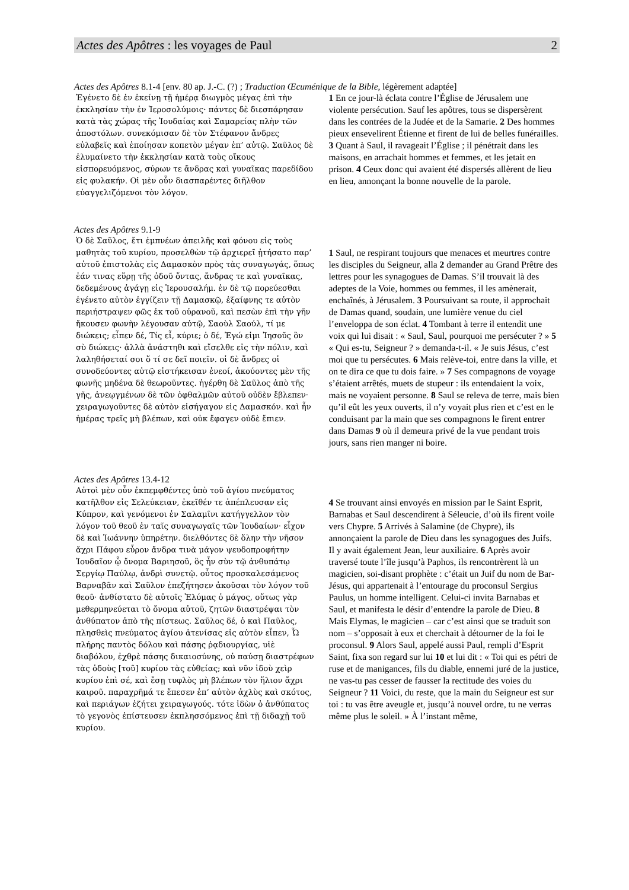Actes des Apôtres : les voyages de Paul 2
Actes des Apôtres 8.1-4 [env. 80 ap. J.-C. (?) ; Traduction Œcuménique de la Bible, légèrement adaptée]
Ἐγένετο δὲ ἐν ἐκείνῃ τῇ ἡμέρᾳ διωγμὸς μέγας ἐπὶ τὴν ἐκκλησίαν τὴν ἐν Ἱεροσολύμοις· πάντες δὲ διεσπάρησαν κατὰ τὰς χώρας τῆς Ἰουδαίας καὶ Σαμαρείας πλὴν τῶν ἀποστόλων. συνεκόμισαν δὲ τὸν Στέφανον ἄνδρες εὐλαβεῖς καὶ ἐποίησαν κοπετὸν μέγαν ἐπ’ αὐτῷ. Σαῦλος δὲ ἐλυμαίνετο τὴν ἐκκλησίαν κατὰ τοὺς οἴκους εἰσπορευόμενος, σύρων τε ἄνδρας καὶ γυναῖκας παρεδίδου εἰς φυλακήν. Οἱ μὲν οὖν διασπαρέντες διῆλθον εὐαγγελιζόμενοι τὸν λόγον.
1 En ce jour-là éclata contre l’Église de Jérusalem une violente persécution. Sauf les apôtres, tous se dispersèrent dans les contrées de la Judée et de la Samarie. 2 Des hommes pieux ensevelirent Étienne et firent de lui de belles funérailles. 3 Quant à Saul, il ravageait l’Église ; il pénétrait dans les maisons, en arrachait hommes et femmes, et les jetait en prison. 4 Ceux donc qui avaient été dispersés allèrent de lieu en lieu, annonçant la bonne nouvelle de la parole.
Actes des Apôtres 9.1-9
Ὁ δὲ Σαῦλος, ἔτι ἐμπνέων ἀπειλῆς καὶ φόνου εἰς τοὺς μαθητὰς τοῦ κυρίου, προσελθὼν τῷ ἀρχιερεῖ ᾐτήσατο παρ’ αὐτοῦ ἐπιστολὰς εἰς Δαμασκὸν πρὸς τὰς συναγωγάς, ὅπως ἐάν τινας εὕρῃ τῆς ὁδοῦ ὄντας, ἄνδρας τε καὶ γυναῖκας, δεδεμένους ἀγάγῃ εἰς Ἰερουσαλήμ. ἐν δὲ τῷ πορεύεσθαι ἐγένετο αὐτὸν ἐγγίζειν τῇ Δαμασκῷ, ἐξαίφνης τε αὐτὸν περιήστραψεν φῶς ἐκ τοῦ οὐρανοῦ, καὶ πεσὼν ἐπὶ τὴν γῆν ἤκουσεν φωνὴν λέγουσαν αὐτῷ, Σαοὺλ Σαούλ, τί με διώκεις; εἶπεν δέ, Τίς εἶ, κύριε; ὁ δέ, Ἐγώ εἰμι Ἰησοῦς ὃν σὺ διώκεις· ἀλλὰ ἀνάστηθι καὶ εἴσελθε εἰς τὴν πόλιν, καὶ λαληθήσεταί σοι ὅ τί σε δεῖ ποιεῖν. οἱ δὲ ἄνδρες οἱ συνοδεύοντες αὐτῷ εἱστήκεισαν ἐνεοί, ἀκούοντες μὲν τῆς φωνῆς μηδένα δὲ θεωροῦντες. ἠγέρθη δὲ Σαῦλος ἀπὸ τῆς γῆς, ἀνεῳγμένων δὲ τῶν ὀφθαλμῶν αὐτοῦ οὐδὲν ἔβλεπεν· χειραγωγοῦντες δὲ αὐτὸν εἰσήγαγον εἰς Δαμασκόν. καὶ ἦν ἡμέρας τρεῖς μὴ βλέπων, καὶ οὐκ ἔφαγεν οὐδὲ ἔπιεν.
1 Saul, ne respirant toujours que menaces et meurtres contre les disciples du Seigneur, alla 2 demander au Grand Prêtre des lettres pour les synagogues de Damas. S’il trouvait là des adeptes de la Voie, hommes ou femmes, il les amènerait, enchaînés, à Jérusalem. 3 Poursuivant sa route, il approchait de Damas quand, soudain, une lumière venue du ciel l’enveloppa de son éclat. 4 Tombant à terre il entendit une voix qui lui disait : « Saul, Saul, pourquoi me persécuter ? » 5 « Qui es-tu, Seigneur ? » demanda-t-il. « Je suis Jésus, c’est moi que tu persécutes. 6 Mais relève-toi, entre dans la ville, et on te dira ce que tu dois faire. » 7 Ses compagnons de voyage s’étaient arrêtés, muets de stupeur : ils entendaient la voix, mais ne voyaient personne. 8 Saul se releva de terre, mais bien qu’il eût les yeux ouverts, il n’y voyait plus rien et c’est en le conduisant par la main que ses compagnons le firent entrer dans Damas 9 où il demeura privé de la vue pendant trois jours, sans rien manger ni boire.
Actes des Apôtres 13.4-12
Αὐτοὶ μὲν οὖν ἐκπεμφθέντες ὑπὸ τοῦ ἁγίου πνεύματος κατῆλθον εἰς Σελεύκειαν, ἐκεῖθέν τε ἀπέπλευσαν εἰς Κύπρον, καὶ γενόμενοι ἐν Σαλαμῖνι κατήγγελλον τὸν λόγον τοῦ θεοῦ ἐν ταῖς συναγωγαῖς τῶν Ἰουδαίων· εἶχον δὲ καὶ Ἰωάννην ὑπηρέτην. διελθόντες δὲ ὅλην τὴν νῆσον ἄχρι Πάφου εὗρον ἄνδρα τινὰ μάγον ψευδοπροφήτην Ἰουδαῖον ᾧ ὄνομα Βαριησοῦ, ὃς ἦν σὺν τῷ ἀνθυπάτῳ Σεργίῳ Παύλῳ, ἀνδρὶ συνετῷ. οὗτος προσκαλεσάμενος Βαρναβᾶν καὶ Σαῦλον ἐπεζήτησεν ἀκοῦσαι τὸν λόγον τοῦ θεοῦ· ἀνθίστατο δὲ αὐτοῖς Ἐλύμας ὁ μάγος, οὕτως γὰρ μεθερμηνεύεται τὸ ὄνομα αὐτοῦ, ζητῶν διαστρέψαι τὸν ἀνθύπατον ἀπὸ τῆς πίστεως. Σαῦλος δέ, ὁ καὶ Παῦλος, πλησθεὶς πνεύματος ἁγίου ἀτενίσας εἰς αὐτὸν εἶπεν, Ὦ πλήρης παντὸς δόλου καὶ πάσης ῥᾳδιουργίας, υἱὲ διαβόλου, ἐχθρὲ πάσης δικαιοσύνης, οὐ παύσῃ διαστρέφων τὰς ὁδοὺς [τοῦ] κυρίου τὰς εὐθείας; καὶ νῦν ἰδοὺ χεὶρ κυρίου ἐπὶ σέ, καὶ ἔσῃ τυφλὸς μὴ βλέπων τὸν ἥλιον ἄχρι καιροῦ. παραχρῆμά τε ἔπεσεν ἐπ’ αὐτὸν ἀχλὺς καὶ σκότος, καὶ περιάγων ἐζήτει χειραγωγούς. τότε ἰδὼν ὁ ἀνθύπατος τὸ γεγονὸς ἐπίστευσεν ἐκπλησσόμενος ἐπὶ τῇ διδαχῇ τοῦ κυρίου.
4 Se trouvant ainsi envoyés en mission par le Saint Esprit, Barnabas et Saul descendirent à Séleucie, d’où ils firent voile vers Chypre. 5 Arrivés à Salamine (de Chypre), ils annonçaient la parole de Dieu dans les synagogues des Juifs. Il y avait également Jean, leur auxiliaire. 6 Après avoir traversé toute l’île jusqu’à Paphos, ils rencontrèrent là un magicien, soi-disant prophète : c’était un Juif du nom de Bar-Jésus, qui appartenait à l’entourage du proconsul Sergius Paulus, un homme intelligent. Celui-ci invita Barnabas et Saul, et manifesta le désir d’entendre la parole de Dieu. 8 Mais Elymas, le magicien – car c’est ainsi que se traduit son nom – s’opposait à eux et cherchait à détourner de la foi le proconsul. 9 Alors Saul, appelé aussi Paul, rempli d’Esprit Saint, fixa son regard sur lui 10 et lui dit : « Toi qui es pétri de ruse et de manigances, fils du diable, ennemi juré de la justice, ne vas-tu pas cesser de fausser la rectitude des voies du Seigneur ? 11 Voici, du reste, que la main du Seigneur est sur toi : tu vas être aveugle et, jusqu’à nouvel ordre, tu ne verras même plus le soleil. » À l’instant même,